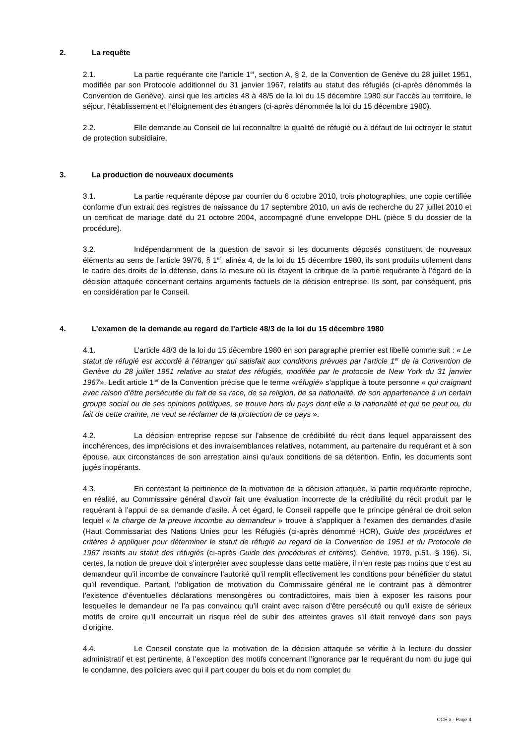2. La requête
2.1. La partie requérante cite l’article 1<sup>er</sup>, section A, § 2, de la Convention de Genève du 28 juillet 1951, modifiée par son Protocole additionnel du 31 janvier 1967, relatifs au statut des réfugiés (ci-après dénommés la Convention de Genève), ainsi que les articles 48 à 48/5 de la loi du 15 décembre 1980 sur l’accès au territoire, le séjour, l’établissement et l’éloignement des étrangers (ci-après dénommée la loi du 15 décembre 1980).
2.2. Elle demande au Conseil de lui reconnaître la qualité de réfugié ou à défaut de lui octroyer le statut de protection subsidiaire.
3. La production de nouveaux documents
3.1. La partie requérante dépose par courrier du 6 octobre 2010, trois photographies, une copie certifiée conforme d’un extrait des registres de naissance du 17 septembre 2010, un avis de recherche du 27 juillet 2010 et un certificat de mariage daté du 21 octobre 2004, accompagné d’une enveloppe DHL (pièce 5 du dossier de la procédure).
3.2. Indépendamment de la question de savoir si les documents déposés constituent de nouveaux éléments au sens de l’article 39/76, § 1<sup>er</sup>, alinéa 4, de la loi du 15 décembre 1980, ils sont produits utilement dans le cadre des droits de la défense, dans la mesure où ils étayent la critique de la partie requérante à l’égard de la décision attaquée concernant certains arguments factuels de la décision entreprise. Ils sont, par conséquent, pris en considération par le Conseil.
4. L’examen de la demande au regard de l’article 48/3 de la loi du 15 décembre 1980
4.1. L’article 48/3 de la loi du 15 décembre 1980 en son paragraphe premier est libellé comme suit : « Le statut de réfugié est accordé à l’étranger qui satisfait aux conditions prévues par l’article 1<sup>er</sup> de la Convention de Genève du 28 juillet 1951 relative au statut des réfugiés, modifiée par le protocole de New York du 31 janvier 1967». Ledit article 1<sup>ier</sup> de la Convention précise que le terme «réfugié» s’applique à toute personne « qui craignant avec raison d’être persécutée du fait de sa race, de sa religion, de sa nationalité, de son appartenance à un certain groupe social ou de ses opinions politiques, se trouve hors du pays dont elle a la nationalité et qui ne peut ou, du fait de cette crainte, ne veut se réclamer de la protection de ce pays ».
4.2. La décision entreprise repose sur l’absence de crédibilité du récit dans lequel apparaissent des incohérences, des imprécisions et des invraisemblances relatives, notamment, au partenaire du requérant et à son épouse, aux circonstances de son arrestation ainsi qu’aux conditions de sa détention. Enfin, les documents sont jugés inopérants.
4.3. En contestant la pertinence de la motivation de la décision attaquée, la partie requérante reproche, en réalité, au Commissaire général d’avoir fait une évaluation incorrecte de la crédibilité du récit produit par le requérant à l’appui de sa demande d’asile. À cet égard, le Conseil rappelle que le principe général de droit selon lequel « la charge de la preuve incombe au demandeur » trouve à s’appliquer à l’examen des demandes d’asile (Haut Commissariat des Nations Unies pour les Réfugiés (ci-après dénommé HCR), Guide des procédures et critères à appliquer pour déterminer le statut de réfugié au regard de la Convention de 1951 et du Protocole de 1967 relatifs au statut des réfugiés (ci-après Guide des procédures et critères), Genève, 1979, p.51, § 196). Si, certes, la notion de preuve doit s’interpréter avec souplesse dans cette matière, il n’en reste pas moins que c’est au demandeur qu’il incombe de convaincre l’autorité qu’il remplit effectivement les conditions pour bénéficier du statut qu’il revendique. Partant, l’obligation de motivation du Commissaire général ne le contraint pas à démontrer l’existence d’éventuelles déclarations mensongères ou contradictoires, mais bien à exposer les raisons pour lesquelles le demandeur ne l’a pas convaincu qu’il craint avec raison d’être persécuté ou qu’il existe de sérieux motifs de croire qu’il encourrait un risque réel de subir des atteintes graves s’il était renvoyé dans son pays d’origine.
4.4. Le Conseil constate que la motivation de la décision attaquée se vérifie à la lecture du dossier administratif et est pertinente, à l’exception des motifs concernant l’ignorance par le requérant du nom du juge qui le condamne, des policiers avec qui il part couper du bois et du nom complet du
CCE x - Page 4